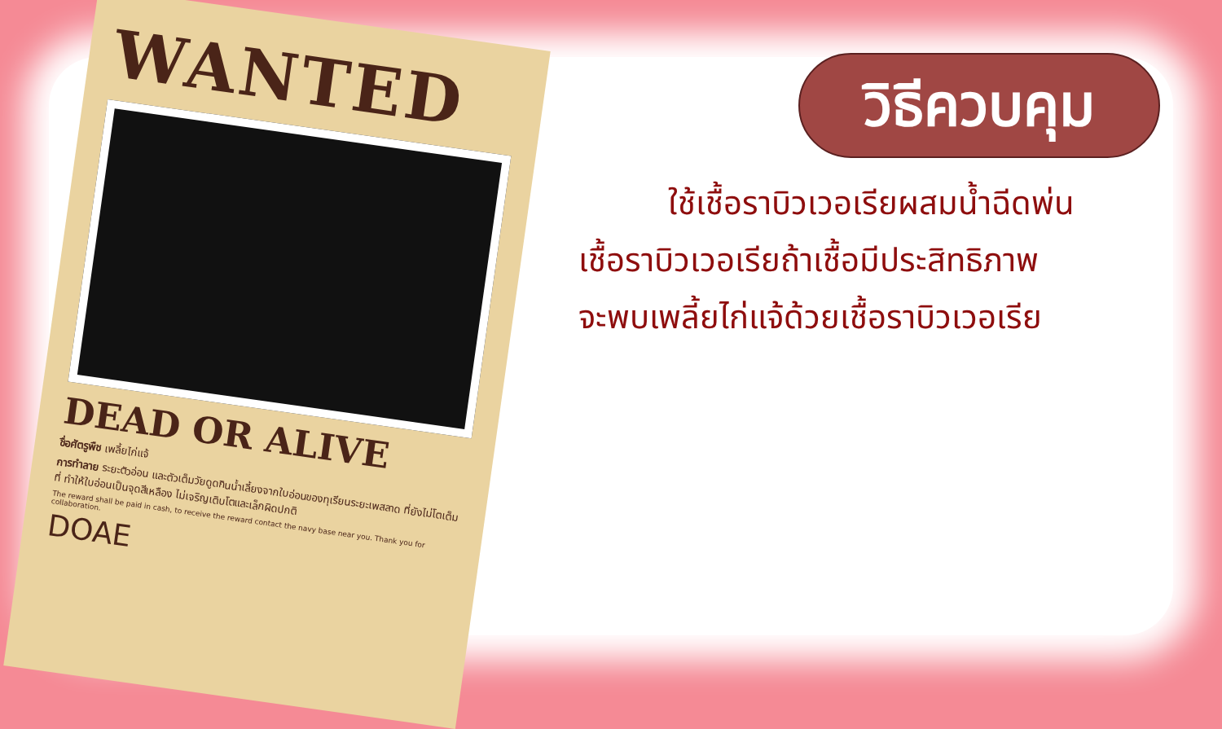WANTED
DEAD OR ALIVE
ชื่อศัตรูพืช เพลี้ยไก่แจ้
การทำลาย ระยะตัวอ่อน และตัวเต็มวัยดูดกินน้ำเลี้ยงจากใบอ่อนของทุเรียนระยะเพสลาด ที่ยังไม่โตเต็มที่ ทำให้ใบอ่อนเป็นจุดสีเหลือง ไม่เจริญเติบโตและเล็กผิดปกติ
The reward shall be paid in cash, to receive the reward contact the navy base near you. Thank you for collaboration.
DOAE
วิธีควบคุม
ใช้เชื้อราบิวเวอเรียผสมน้ำฉีดพ่น
เชื้อราบิวเวอเรียถ้าเชื้อมีประสิทธิภาพ
จะพบเพลี้ยไก่แจ้ด้วยเชื้อราบิวเวอเรีย